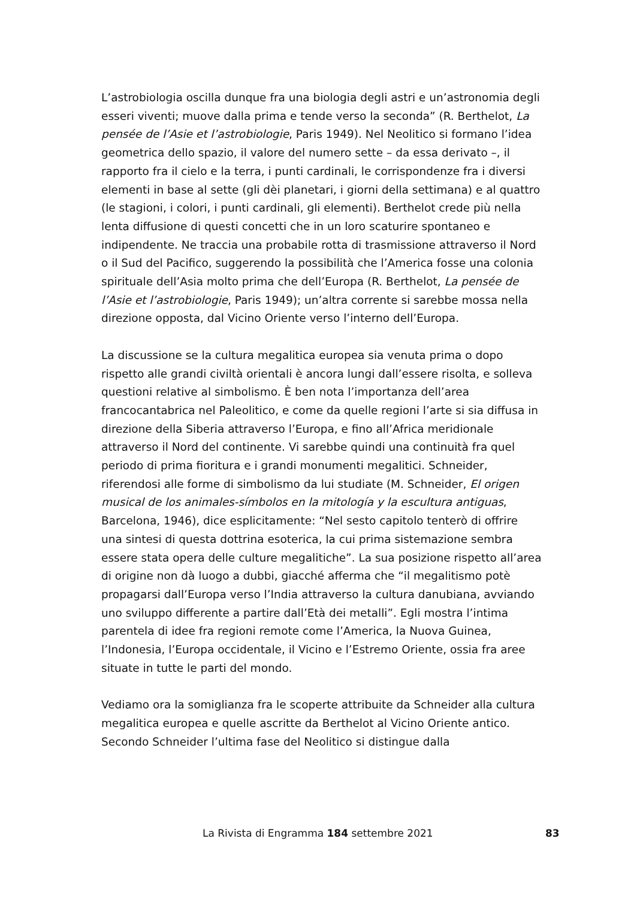L’astrobiologia oscilla dunque fra una biologia degli astri e un’astronomia degli esseri viventi; muove dalla prima e tende verso la seconda” (R. Berthelot, La pensée de l’Asie et l’astrobiologie, Paris 1949). Nel Neolitico si formano l’idea geometrica dello spazio, il valore del numero sette – da essa derivato –, il rapporto fra il cielo e la terra, i punti cardinali, le corrispondenze fra i diversi elementi in base al sette (gli dèi planetari, i giorni della settimana) e al quattro (le stagioni, i colori, i punti cardinali, gli elementi). Berthelot crede più nella lenta diffusione di questi concetti che in un loro scaturire spontaneo e indipendente. Ne traccia una probabile rotta di trasmissione attraverso il Nord o il Sud del Pacifico, suggerendo la possibilità che l’America fosse una colonia spirituale dell’Asia molto prima che dell’Europa (R. Berthelot, La pensée de l’Asie et l’astrobiologie, Paris 1949); un’altra corrente si sarebbe mossa nella direzione opposta, dal Vicino Oriente verso l’interno dell’Europa.
La discussione se la cultura megalitica europea sia venuta prima o dopo rispetto alle grandi civiltà orientali è ancora lungi dall’essere risolta, e solleva questioni relative al simbolismo. È ben nota l’importanza dell’area francocantabrica nel Paleolitico, e come da quelle regioni l’arte si sia diffusa in direzione della Siberia attraverso l’Europa, e fino all’Africa meridionale attraverso il Nord del continente. Vi sarebbe quindi una continuità fra quel periodo di prima fioritura e i grandi monumenti megalitici. Schneider, riferendosi alle forme di simbolismo da lui studiate (M. Schneider, El origen musical de los animales-símbolos en la mitología y la escultura antiguas, Barcelona, 1946), dice esplicitamente: “Nel sesto capitolo tenterò di offrire una sintesi di questa dottrina esoterica, la cui prima sistemazione sembra essere stata opera delle culture megalitiche”. La sua posizione rispetto all’area di origine non dà luogo a dubbi, giacché afferma che “il megalitismo potè propagarsi dall’Europa verso l’India attraverso la cultura danubiana, avviando uno sviluppo differente a partire dall’Età dei metalli”. Egli mostra l’intima parentela di idee fra regioni remote come l’America, la Nuova Guinea, l’Indonesia, l’Europa occidentale, il Vicino e l’Estremo Oriente, ossia fra aree situate in tutte le parti del mondo.
Vediamo ora la somiglianza fra le scoperte attribuite da Schneider alla cultura megalitica europea e quelle ascritte da Berthelot al Vicino Oriente antico. Secondo Schneider l’ultima fase del Neolitico si distingue dalla
La Rivista di Engramma 184 settembre 2021 83